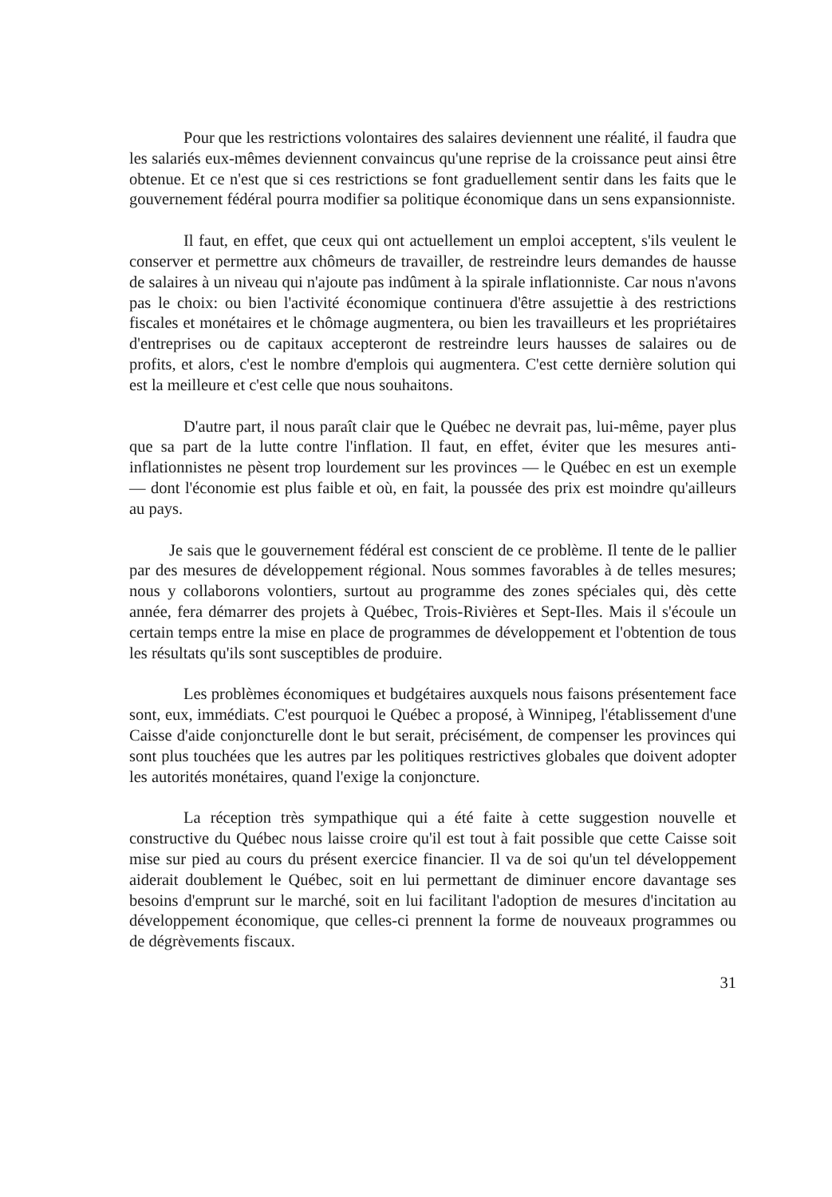Pour que les restrictions volontaires des salaires deviennent une réalité, il faudra que les salariés eux-mêmes deviennent convaincus qu'une reprise de la croissance peut ainsi être obtenue. Et ce n'est que si ces restrictions se font graduellement sentir dans les faits que le gouvernement fédéral pourra modifier sa politique économique dans un sens expansionniste.
Il faut, en effet, que ceux qui ont actuellement un emploi acceptent, s'ils veulent le conserver et permettre aux chômeurs de travailler, de restreindre leurs demandes de hausse de salaires à un niveau qui n'ajoute pas indûment à la spirale inflationniste. Car nous n'avons pas le choix: ou bien l'activité économique continuera d'être assujettie à des restrictions fiscales et monétaires et le chômage augmentera, ou bien les travailleurs et les propriétaires d'entreprises ou de capitaux accepteront de restreindre leurs hausses de salaires ou de profits, et alors, c'est le nombre d'emplois qui augmentera. C'est cette dernière solution qui est la meilleure et c'est celle que nous souhaitons.
D'autre part, il nous paraît clair que le Québec ne devrait pas, lui-même, payer plus que sa part de la lutte contre l'inflation. Il faut, en effet, éviter que les mesures anti-inflationnistes ne pèsent trop lourdement sur les provinces — le Québec en est un exemple — dont l'économie est plus faible et où, en fait, la poussée des prix est moindre qu'ailleurs au pays.
Je sais que le gouvernement fédéral est conscient de ce problème. Il tente de le pallier par des mesures de développement régional. Nous sommes favorables à de telles mesures; nous y collaborons volontiers, surtout au programme des zones spéciales qui, dès cette année, fera démarrer des projets à Québec, Trois-Rivières et Sept-Iles. Mais il s'écoule un certain temps entre la mise en place de programmes de développement et l'obtention de tous les résultats qu'ils sont susceptibles de produire.
Les problèmes économiques et budgétaires auxquels nous faisons présentement face sont, eux, immédiats. C'est pourquoi le Québec a proposé, à Winnipeg, l'établissement d'une Caisse d'aide conjoncturelle dont le but serait, précisément, de compenser les provinces qui sont plus touchées que les autres par les politiques restrictives globales que doivent adopter les autorités monétaires, quand l'exige la conjoncture.
La réception très sympathique qui a été faite à cette suggestion nouvelle et constructive du Québec nous laisse croire qu'il est tout à fait possible que cette Caisse soit mise sur pied au cours du présent exercice financier. Il va de soi qu'un tel développement aiderait doublement le Québec, soit en lui permettant de diminuer encore davantage ses besoins d'emprunt sur le marché, soit en lui facilitant l'adoption de mesures d'incitation au développement économique, que celles-ci prennent la forme de nouveaux programmes ou de dégrèvements fiscaux.
31